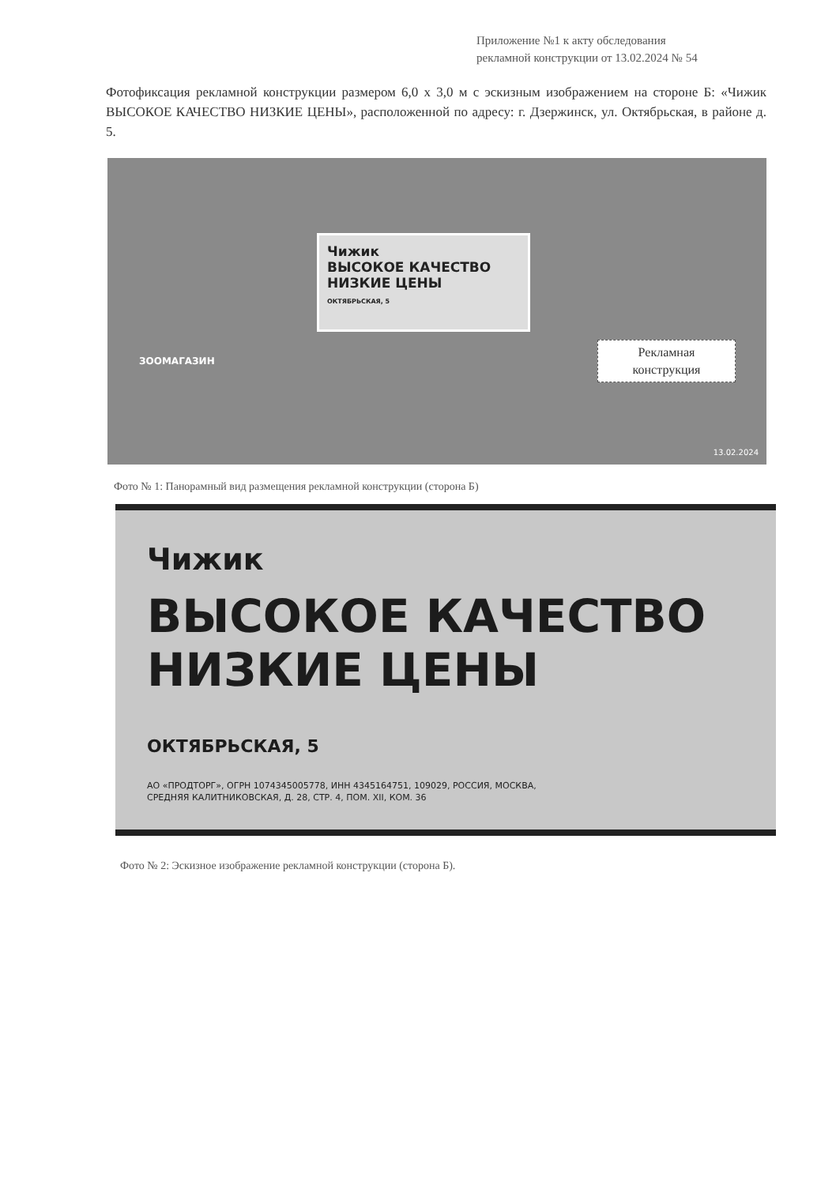Приложение №1 к акту обследования
рекламной конструкции от 13.02.2024 № 54
Фотофиксация рекламной конструкции размером 6,0 х 3,0 м с эскизным изображением на стороне Б: «Чижик ВЫСОКОЕ КАЧЕСТВО НИЗКИЕ ЦЕНЫ», расположенной по адресу: г. Дзержинск, ул. Октябрьская, в районе д. 5.
ЗООМАГАЗИН
Чижик
ВЫСОКОЕ КАЧЕСТВО
НИЗКИЕ ЦЕНЫ
ОКТЯБРЬСКАЯ, 5
Рекламная
конструкция
13.02.2024
Фото № 1: Панорамный вид размещения рекламной конструкции (сторона Б)
Чижик
ВЫСОКОЕ КАЧЕСТВО
НИЗКИЕ ЦЕНЫ
ОКТЯБРЬСКАЯ, 5
АО «ПРОДТОРГ», ОГРН 1074345005778, ИНН 4345164751, 109029, РОССИЯ, МОСКВА,
СРЕДНЯЯ КАЛИТНИКОВСКАЯ, Д. 28, СТР. 4, ПОМ. XII, КОМ. 36
Фото № 2: Эскизное изображение рекламной конструкции (сторона Б).